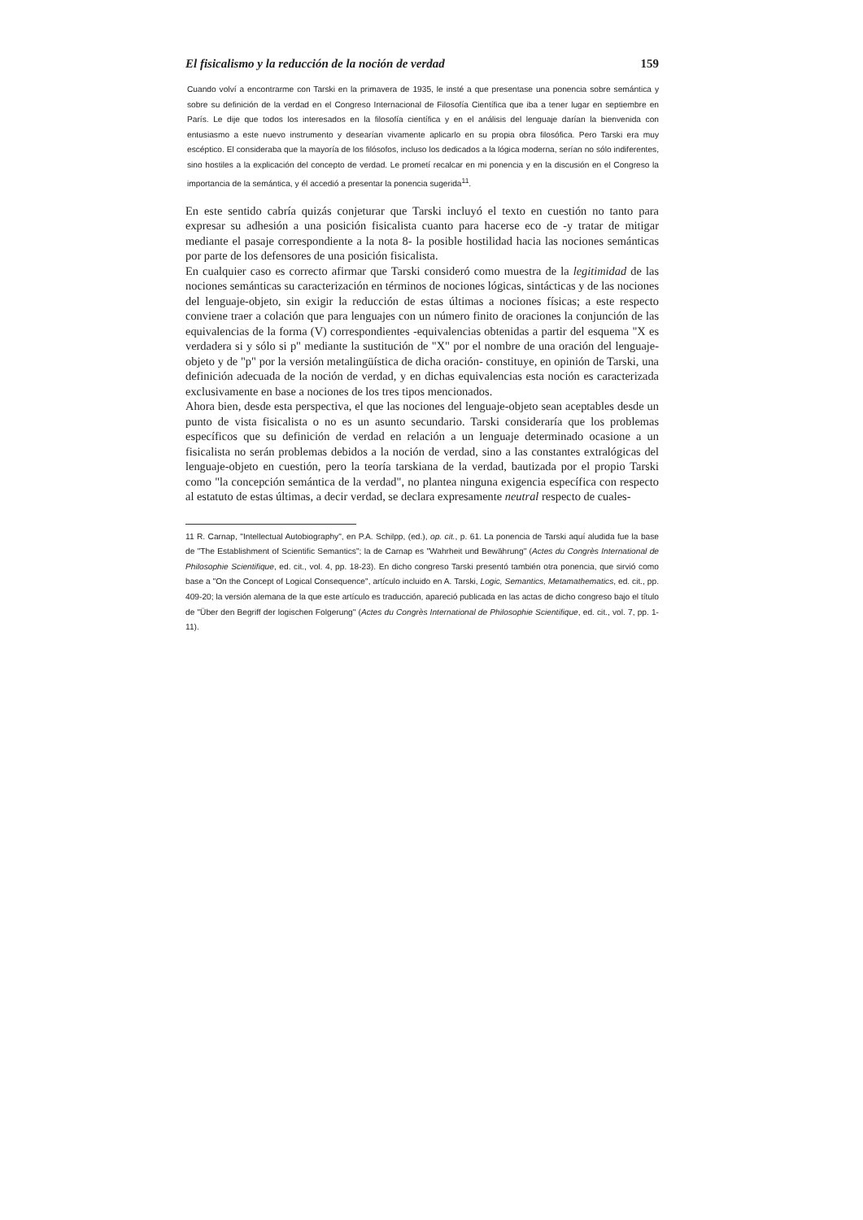El fisicalismo y la reducción de la noción de verdad 159
Cuando volví a encontrarme con Tarski en la primavera de 1935, le insté a que presentase una ponencia sobre semántica y sobre su definición de la verdad en el Congreso Internacional de Filosofía Científica que iba a tener lugar en septiembre en París. Le dije que todos los interesados en la filosofía científica y en el análisis del lenguaje darían la bienvenida con entusiasmo a este nuevo instrumento y desearían vivamente aplicarlo en su propia obra filosófica. Pero Tarski era muy escéptico. El consideraba que la mayoría de los filósofos, incluso los dedicados a la lógica moderna, serían no sólo indiferentes, sino hostiles a la explicación del concepto de verdad. Le prometí recalcar en mi ponencia y en la discusión en el Congreso la importancia de la semántica, y él accedió a presentar la ponencia sugerida<sup>11</sup>.
En este sentido cabría quizás conjeturar que Tarski incluyó el texto en cuestión no tanto para expresar su adhesión a una posición fisicalista cuanto para hacerse eco de -y tratar de mitigar mediante el pasaje correspondiente a la nota 8- la posible hostilidad hacia las nociones semánticas por parte de los defensores de una posición fisicalista.
En cualquier caso es correcto afirmar que Tarski consideró como muestra de la legitimidad de las nociones semánticas su caracterización en términos de nociones lógicas, sintácticas y de las nociones del lenguaje-objeto, sin exigir la reducción de estas últimas a nociones físicas; a este respecto conviene traer a colación que para lenguajes con un número finito de oraciones la conjunción de las equivalencias de la forma (V) correspondientes -equivalencias obtenidas a partir del esquema "X es verdadera si y sólo si p" mediante la sustitución de "X" por el nombre de una oración del lenguaje-objeto y de "p" por la versión metalingüística de dicha oración- constituye, en opinión de Tarski, una definición adecuada de la noción de verdad, y en dichas equivalencias esta noción es caracterizada exclusivamente en base a nociones de los tres tipos mencionados.
Ahora bien, desde esta perspectiva, el que las nociones del lenguaje-objeto sean aceptables desde un punto de vista fisicalista o no es un asunto secundario. Tarski consideraría que los problemas específicos que su definición de verdad en relación a un lenguaje determinado ocasione a un fisicalista no serán problemas debidos a la noción de verdad, sino a las constantes extralógicas del lenguaje-objeto en cuestión, pero la teoría tarskiana de la verdad, bautizada por el propio Tarski como "la concepción semántica de la verdad", no plantea ninguna exigencia específica con respecto al estatuto de estas últimas, a decir verdad, se declara expresamente neutral respecto de cuales-
11 R. Carnap, "Intellectual Autobiography", en P.A. Schilpp, (ed.), op. cit., p. 61. La ponencia de Tarski aquí aludida fue la base de "The Establishment of Scientific Semantics"; la de Carnap es "Wahrheit und Bewährung" (Actes du Congrès International de Philosophie Scientifique, ed. cit., vol. 4, pp. 18-23). En dicho congreso Tarski presentó también otra ponencia, que sirvió como base a "On the Concept of Logical Consequence", artículo incluido en A. Tarski, Logic, Semantics, Metamathematics, ed. cit., pp. 409-20; la versión alemana de la que este artículo es traducción, apareció publicada en las actas de dicho congreso bajo el título de "Über den Begriff der logischen Folgerung" (Actes du Congrès International de Philosophie Scientifique, ed. cit., vol. 7, pp. 1-11).